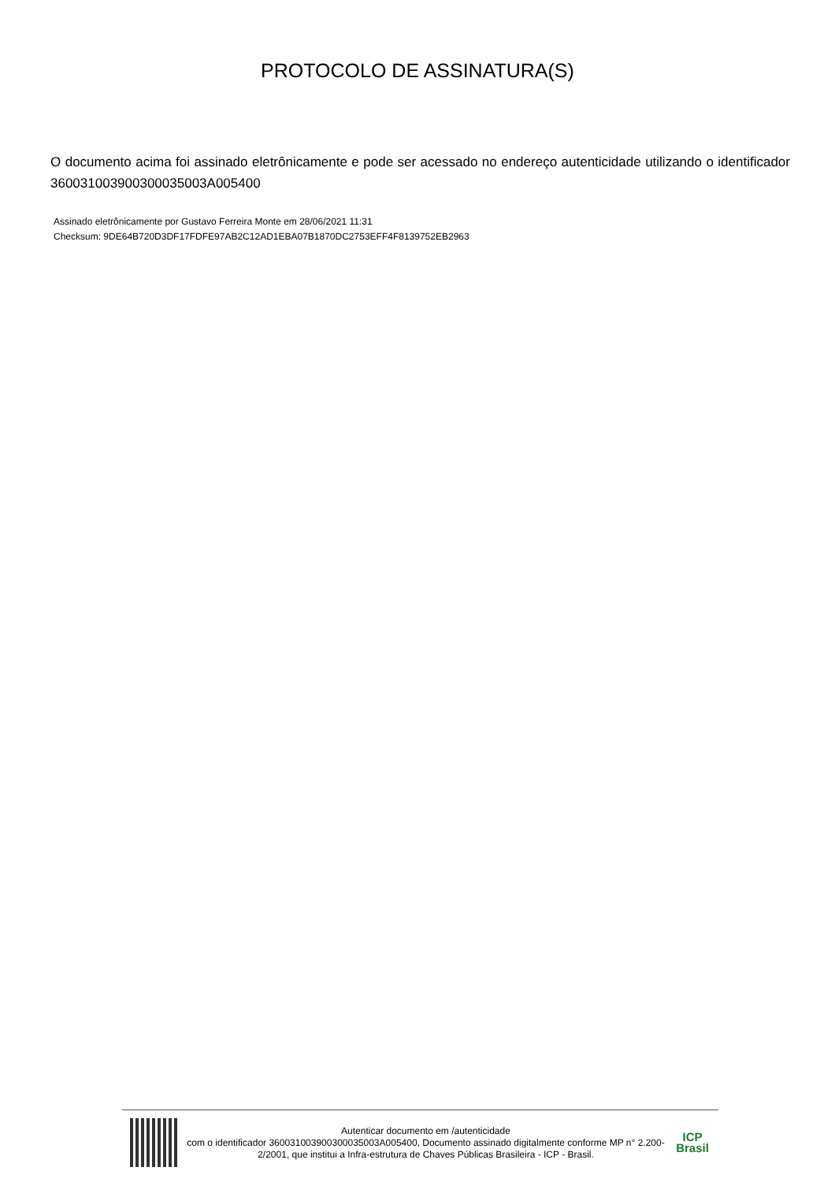PROTOCOLO DE ASSINATURA(S)
O documento acima foi assinado eletrônicamente e pode ser acessado no endereço autenticidade utilizando o identificador 360031003900300035003A005400
Assinado eletrônicamente por Gustavo Ferreira Monte em 28/06/2021 11:31
Checksum: 9DE64B720D3DF17FDFE97AB2C12AD1EBA07B1870DC2753EFF4F8139752EB2963
Autenticar documento em /autenticidade
com o identificador 360031003900300035003A005400, Documento assinado digitalmente conforme MP n° 2.200-2/2001, que institui a Infra-estrutura de Chaves Públicas Brasileira - ICP - Brasil.
ICP
Brasil